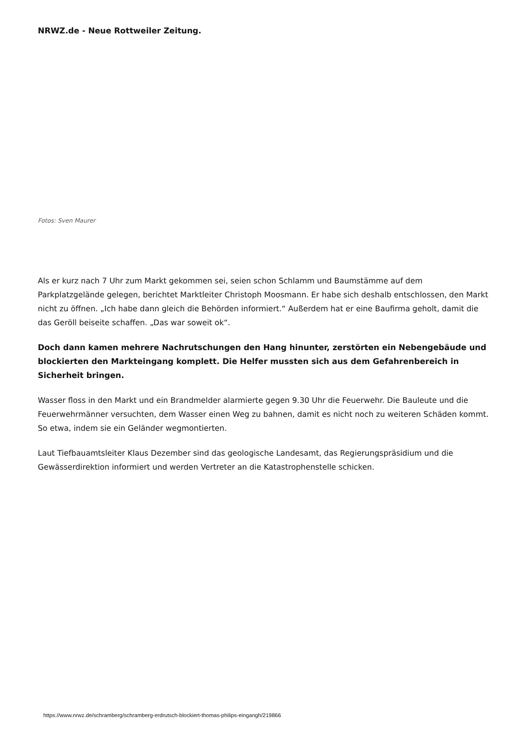NRWZ.de - Neue Rottweiler Zeitung.
Fotos: Sven Maurer
Als er kurz nach 7 Uhr zum Markt gekommen sei, seien schon Schlamm und Baumstämme auf dem Parkplatzgelände gelegen, berichtet Marktleiter Christoph Moosmann. Er habe sich deshalb entschlossen, den Markt nicht zu öffnen. „Ich habe dann gleich die Behörden informiert.“ Außerdem hat er eine Baufirma geholt, damit die das Geröll beiseite schaffen. „Das war soweit ok“.
Doch dann kamen mehrere Nachrutschungen den Hang hinunter, zerstörten ein Nebengebäude und blockierten den Markteingang komplett. Die Helfer mussten sich aus dem Gefahrenbereich in Sicherheit bringen.
Wasser floss in den Markt und ein Brandmelder alarmierte gegen 9.30 Uhr die Feuerwehr. Die Bauleute und die Feuerwehrmänner versuchten, dem Wasser einen Weg zu bahnen, damit es nicht noch zu weiteren Schäden kommt. So etwa, indem sie ein Geländer wegmontierten.
Laut Tiefbauamtsleiter Klaus Dezember sind das geologische Landesamt, das Regierungspräsidium und die Gewässerdirektion informiert und werden Vertreter an die Katastrophenstelle schicken.
https://www.nrwz.de/schramberg/schramberg-erdrutsch-blockiert-thomas-philips-eingangh/219866